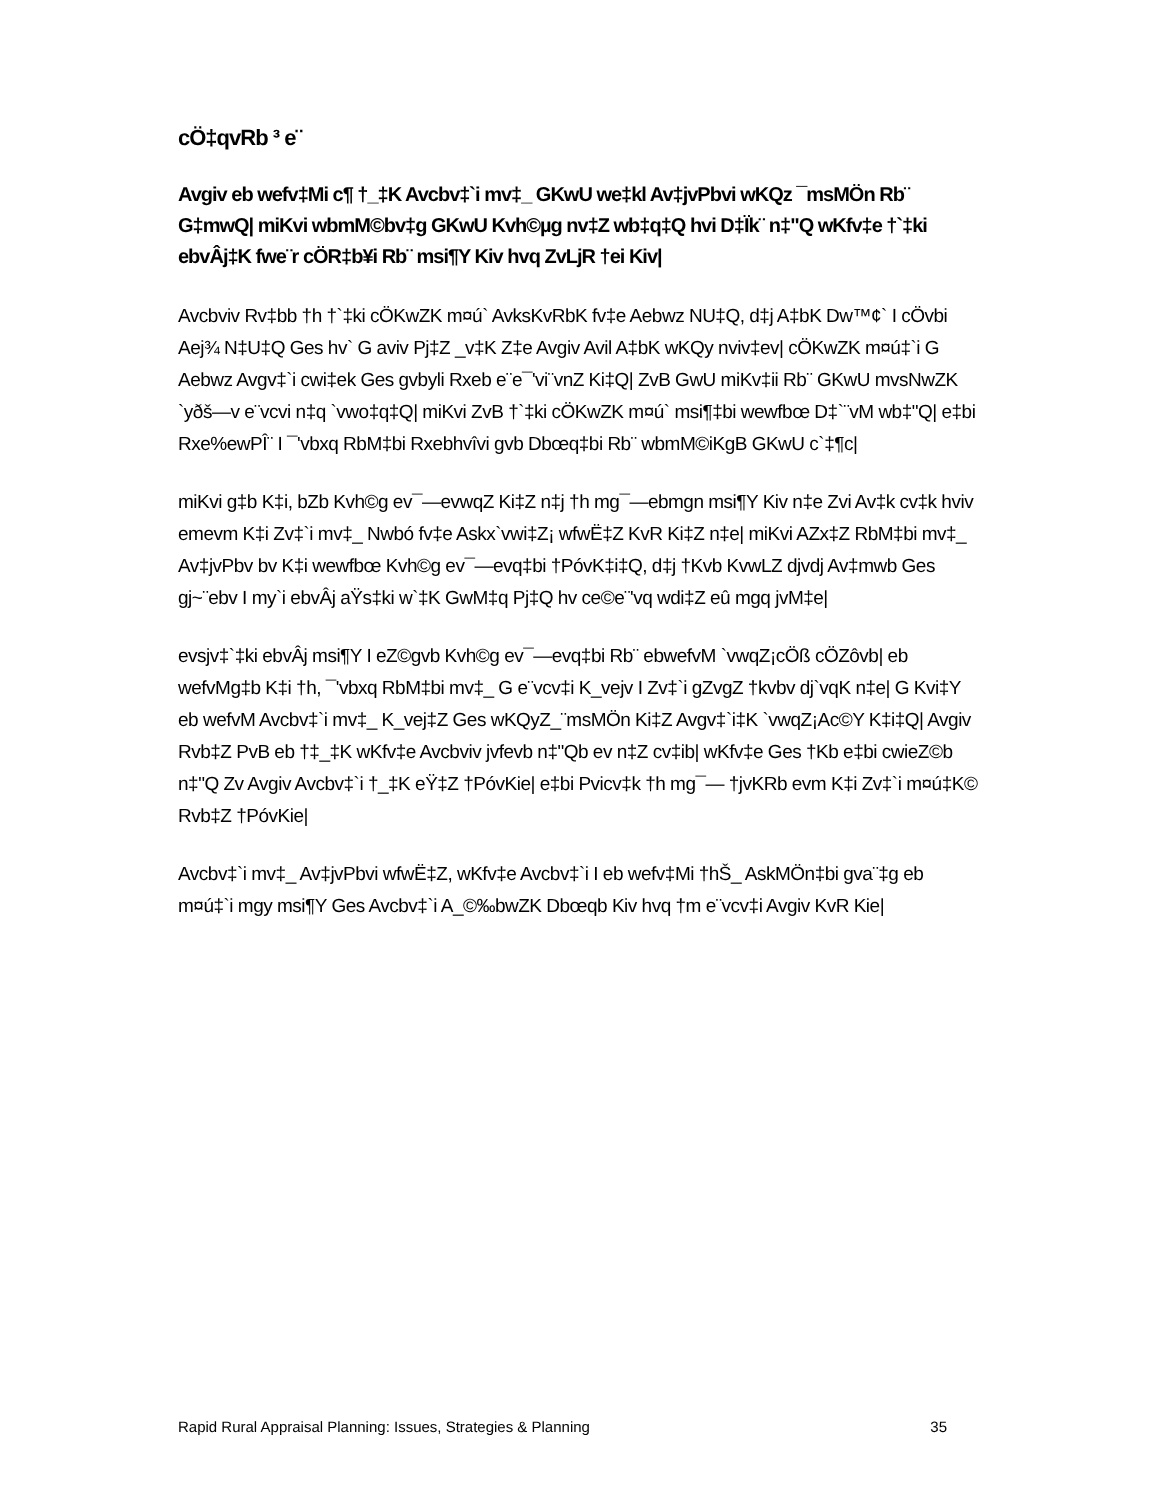cÖ‡qvRb ³ e¨
Avgiv eb wefv‡Mi c¶ †_‡K Avcbv‡`i mv‡_ GKwU we‡kl Av‡jvPbvi wKQz ¯msMÖn Rb¨ G‡mwQ| miKvi wbmM©bv‡g GKwU Kvh©µg nv‡Z wb‡q‡Q hvi D‡Ïk¨ n‡"Q wKfv‡e †`‡ki ebvÂj‡K fwe¨r cÖR‡b¥i Rb¨ msi¶Y Kiv hvq ZvLjR †ei Kiv|
Avcbviv Rv‡bb †h †`‡ki cÖKwZK m¤ú` AvksKvRbK fv‡e Aebwz NU‡Q, d‡j A‡bK Dw™¢` I cÖvbi Aej¾ N‡U‡Q Ges hv` G aviv Pj‡Z _v‡K Z‡e Avgiv Avil A‡bK wKQy nviv‡ev| cÖKwZK m¤ú‡`i G Aebwz Avgv‡`i cwi‡ek Ges gvbyli Rxeb e¨e¯'vi¨vnZ Ki‡Q| ZvB GwU miKv‡ii Rb¨ GKwU mvsNwZK `yðš—v e¨vcvi n‡q `vwo‡q‡Q| miKvi ZvB †`‡ki cÖKwZK m¤ú` msi¶‡bi wewfbœ D‡`¨vM wb‡"Q| e‡bi Rxe%ewPÎ¨ I ¯'vbxq RbM‡bi Rxebhvîvi gvb Dbœq‡bi Rb¨ wbmM©iKgB GKwU c`‡¶c|
miKvi g‡b K‡i, bZb Kvh©g ev¯—evwqZ Ki‡Z n‡j †h mg¯—ebmgn msi¶Y Kiv n‡e Zvi Av‡k cv‡k hviv emevm K‡i Zv‡`i mv‡_ Nwbó fv‡e Askx`vwi‡Z¡ wfwË‡Z KvR Ki‡Z n‡e| miKvi AZx‡Z RbM‡bi mv‡_ Av‡jvPbv bv K‡i wewfbœ Kvh©g ev¯—evq‡bi †PóvK‡i‡Q, d‡j †Kvb KvwLZ djvdj Av‡mwb Ges gj~¨ebv I my`i ebvÂj aŸs‡ki w`‡K GwM‡q Pj‡Q hv ce©e¨'vq wdi‡Z eû mgq jvM‡e|
evsjv‡`‡ki ebvÂj msi¶Y I eZ©gvb Kvh©g ev¯—evq‡bi Rb¨ ebwefvM `vwqZ¡cÖß cÖZôvb| eb wefvMg‡b K‡i †h, ¯'vbxq RbM‡bi mv‡_ G e¨vcv‡i K_vejv I Zv‡`i gZvgZ †kvbv dj`vqK n‡e| G Kvi‡Y eb wefvM Avcbv‡`i mv‡_ K_vej‡Z Ges wKQyZ_¨msMÖn Ki‡Z Avgv‡`i‡K `vwqZ¡Ac©Y K‡i‡Q| Avgiv Rvb‡Z PvB eb †‡_‡K wKfv‡e Avcbviv jvfevb n‡"Qb ev n‡Z cv‡ib| wKfv‡e Ges †Kb e‡bi cwieZ©b n‡"Q Zv Avgiv Avcbv‡`i †_‡K eŸ‡Z †PóvKie| e‡bi Pvicv‡k †h mg¯— †jvKRb evm K‡i Zv‡`i m¤ú‡K© Rvb‡Z †PóvKie|
Avcbv‡`i mv‡_ Av‡jvPbvi wfwË‡Z, wKfv‡e Avcbv‡`i I eb wefv‡Mi †hŠ_ AskMÖn‡bi gva¨‡g eb m¤ú‡`i mgy msi¶Y Ges Avcbv‡`i A_©‰bwZK Dbœqb Kiv hvq †m e¨vcv‡i Avgiv KvR Kie|
Rapid Rural Appraisal Planning: Issues, Strategies & Planning 35